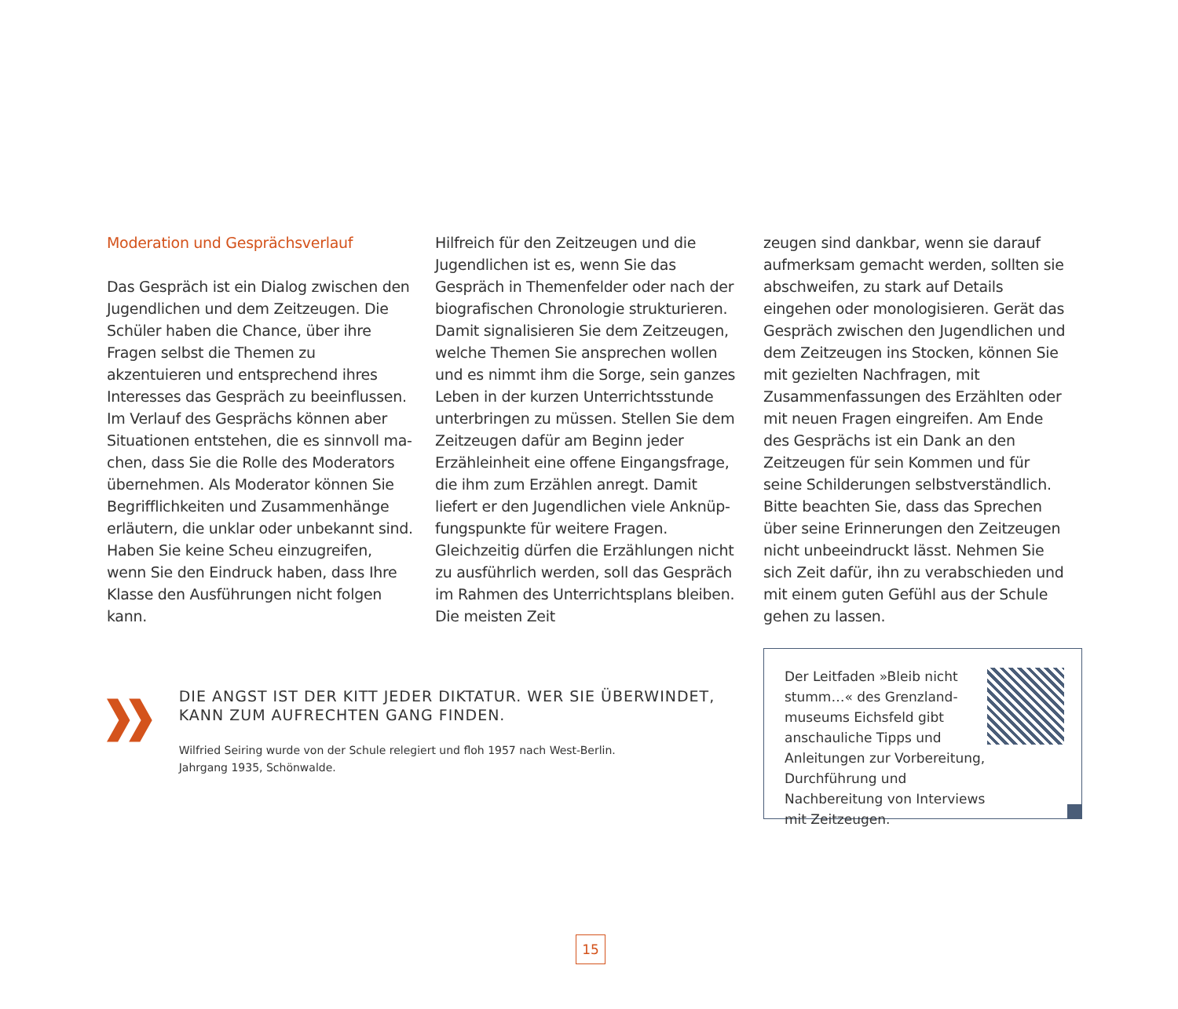Moderation und Gesprächsverlauf
Das Gespräch ist ein Dialog zwischen den Jugendlichen und dem Zeitzeugen. Die Schüler haben die Chance, über ihre Fragen selbst die Themen zu akzentuieren und entsprechend ihres Interesses das Gespräch zu beeinflus­sen. Im Verlauf des Gesprächs können aber Situationen entstehen, die es sinnvoll ma­chen, dass Sie die Rolle des Moderators übernehmen. Als Moderator können Sie Begrifflichkeiten und Zusammenhänge erläutern, die unklar oder unbekannt sind. Haben Sie keine Scheu einzugreifen, wenn Sie den Eindruck haben, dass Ihre Klasse den Ausführungen nicht folgen kann.
Hilfreich für den Zeitzeugen und die Jugend­lichen ist es, wenn Sie das Gespräch in Themenfelder oder nach der biografischen Chronologie strukturieren. Damit signali­sieren Sie dem Zeitzeugen, welche Themen Sie ansprechen wollen und es nimmt ihm die Sorge, sein ganzes Leben in der kurzen Unterrichtsstunde unterbringen zu müssen. Stellen Sie dem Zeitzeugen dafür am Beginn jeder Erzähleinheit eine offene Eingangs­frage, die ihm zum Erzählen anregt. Damit liefert er den Jugendlichen viele Anknüp­fungspunkte für weitere Fragen. Gleichzeitig dürfen die Erzählungen nicht zu ausführlich werden, soll das Gespräch im Rahmen des Unterrichtsplans bleiben. Die meisten Zeit­
zeugen sind dankbar, wenn sie darauf auf­merksam gemacht werden, sollten sie ab­schweifen, zu stark auf Details eingehen oder monologisieren. Gerät das Gespräch zwischen den Jugendlichen und dem Zeitzeu­gen ins Stocken, können Sie mit gezielten Nachfragen, mit Zusammenfassungen des Erzählten oder mit neuen Fragen eingreifen. Am Ende des Gesprächs ist ein Dank an den Zeitzeugen für sein Kommen und für seine Schilderungen selbstverständlich. Bitte beachten Sie, dass das Sprechen über seine Erinnerungen den Zeitzeugen nicht unbe­eindruckt lässt. Nehmen Sie sich Zeit dafür, ihn zu verabschieden und mit einem guten Gefühl aus der Schule gehen zu lassen.
DIE ANGST IST DER KITT JEDER DIKTATUR. WER SIE ÜBERWINDET, KANN ZUM AUFRECHTEN GANG FINDEN.
Wilfried Seiring wurde von der Schule relegiert und floh 1957 nach West-Berlin.
Jahrgang 1935, Schönwalde.
Der Leitfaden »Bleib nicht stumm…« des Grenzland­museums Eichsfeld gibt anschauliche Tipps und Anleitungen zur Vorbereitung, Durchführung und Nachbereitung von Interviews mit Zeitzeugen.
15